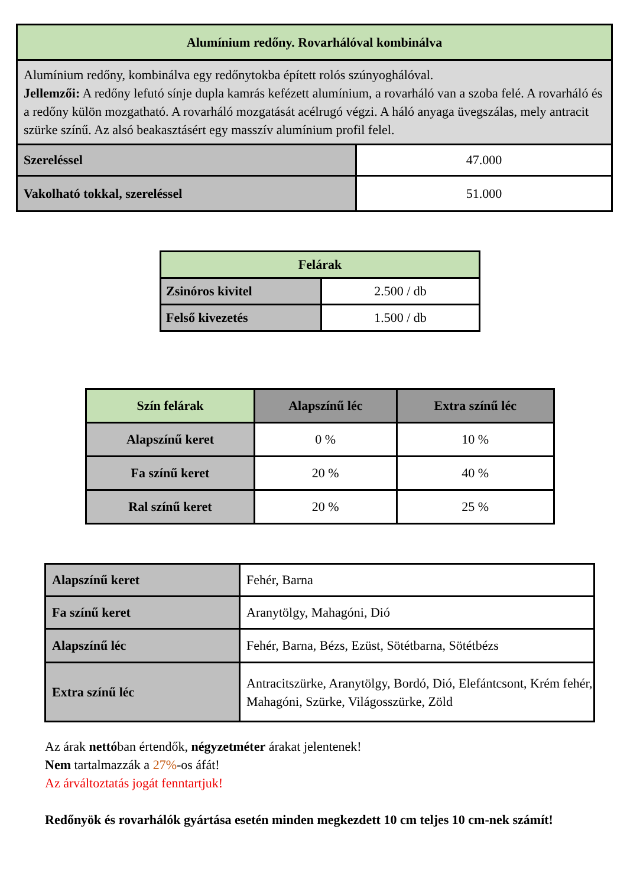| Alumínium redőny. Rovarhálóval kombinálva | |
| --- | --- |
| Alumínium redőny, kombinálva egy redőnytokba épített rolós szúnyoghálóval. Jellemzői: A redőny lefutó sínje dupla kamrás kefézett alumínium, a rovarháló van a szoba felé. A rovarháló és a redőny külön mozgatható. A rovarháló mozgatását acélrugó végzi. A háló anyaga üvegszálas, mely antracit szürke színű. Az alsó beakasztásért egy masszív alumínium profil felel. | |
| Szereléssel | 47.000 |
| Vakolható tokkal, szereléssel | 51.000 |
| Felárak | |
| --- | --- |
| Zsinóros kivitel | 2.500 / db |
| Felső kivezetés | 1.500 / db |
| Szín felárak | Alapszínű léc | Extra színű léc |
| --- | --- | --- |
| Alapszínű keret | 0 % | 10 % |
| Fa színű keret | 20 % | 40 % |
| Ral színű keret | 20 % | 25 % |
| Alapszínű keret | Fehér, Barna |
| Fa színű keret | Aranytölgy, Mahagóni, Dió |
| Alapszínű léc | Fehér, Barna, Bézs, Ezüst, Sötétbarna, Sötétbézs |
| Extra színű léc | Antracitszürke, Aranytölgy, Bordó, Dió, Elefántcsont, Krém fehér, Mahagóni, Szürke, Világosszürke, Zöld |
Az árak nettóban értendők, négyzetméter árakat jelentenek!
Nem tartalmazzák a 27%-os áfát!
Az árváltoztatás jogát fenntartjuk!
Redőnyök és rovarhálók gyártása esetén minden megkezdett 10 cm teljes 10 cm-nek számít!